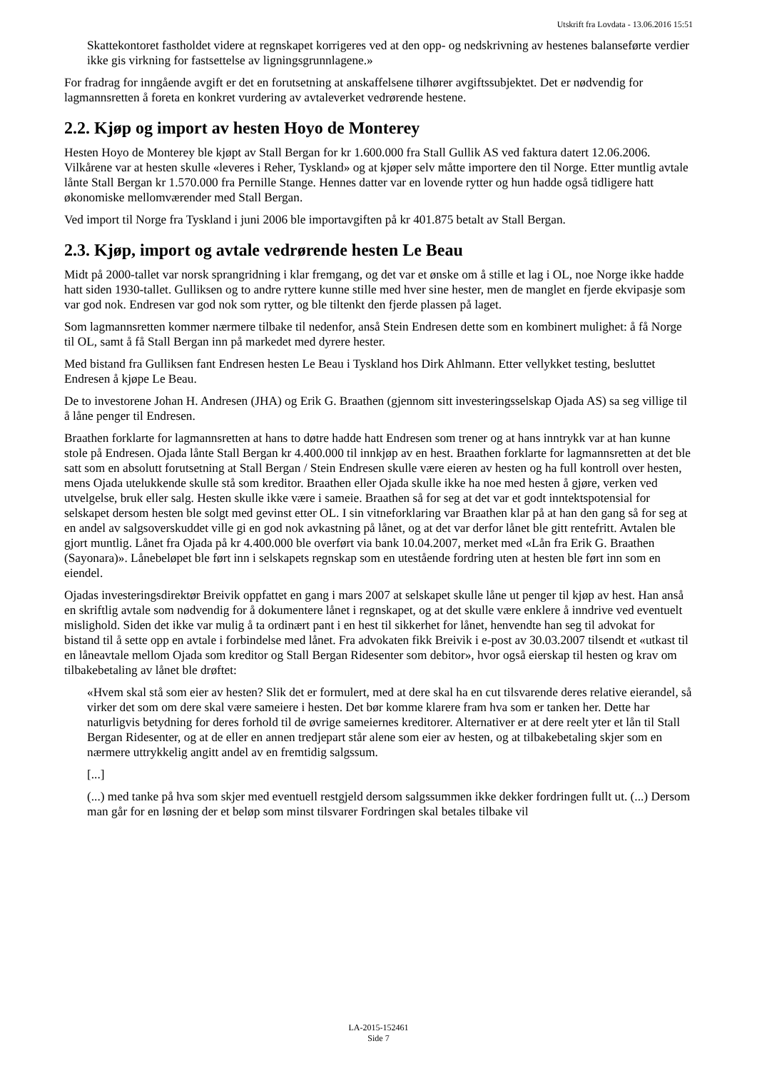Utskrift fra Lovdata - 13.06.2016 15:51
Skattekontoret fastholdet videre at regnskapet korrigeres ved at den opp- og nedskrivning av hestenes balanseførte verdier ikke gis virkning for fastsettelse av ligningsgrunnlagene.»
For fradrag for inngående avgift er det en forutsetning at anskaffelsene tilhører avgiftssubjektet. Det er nødvendig for lagmannsretten å foreta en konkret vurdering av avtaleverket vedrørende hestene.
2.2. Kjøp og import av hesten Hoyo de Monterey
Hesten Hoyo de Monterey ble kjøpt av Stall Bergan for kr 1.600.000 fra Stall Gullik AS ved faktura datert 12.06.2006. Vilkårene var at hesten skulle «leveres i Reher, Tyskland» og at kjøper selv måtte importere den til Norge. Etter muntlig avtale lånte Stall Bergan kr 1.570.000 fra Pernille Stange. Hennes datter var en lovende rytter og hun hadde også tidligere hatt økonomiske mellomværender med Stall Bergan.
Ved import til Norge fra Tyskland i juni 2006 ble importavgiften på kr 401.875 betalt av Stall Bergan.
2.3. Kjøp, import og avtale vedrørende hesten Le Beau
Midt på 2000-tallet var norsk sprangridning i klar fremgang, og det var et ønske om å stille et lag i OL, noe Norge ikke hadde hatt siden 1930-tallet. Gulliksen og to andre ryttere kunne stille med hver sine hester, men de manglet en fjerde ekvipasje som var god nok. Endresen var god nok som rytter, og ble tiltenkt den fjerde plassen på laget.
Som lagmannsretten kommer nærmere tilbake til nedenfor, anså Stein Endresen dette som en kombinert mulighet: å få Norge til OL, samt å få Stall Bergan inn på markedet med dyrere hester.
Med bistand fra Gulliksen fant Endresen hesten Le Beau i Tyskland hos Dirk Ahlmann. Etter vellykket testing, besluttet Endresen å kjøpe Le Beau.
De to investorene Johan H. Andresen (JHA) og Erik G. Braathen (gjennom sitt investeringsselskap Ojada AS) sa seg villige til å låne penger til Endresen.
Braathen forklarte for lagmannsretten at hans to døtre hadde hatt Endresen som trener og at hans inntrykk var at han kunne stole på Endresen. Ojada lånte Stall Bergan kr 4.400.000 til innkjøp av en hest. Braathen forklarte for lagmannsretten at det ble satt som en absolutt forutsetning at Stall Bergan / Stein Endresen skulle være eieren av hesten og ha full kontroll over hesten, mens Ojada utelukkende skulle stå som kreditor. Braathen eller Ojada skulle ikke ha noe med hesten å gjøre, verken ved utvelgelse, bruk eller salg. Hesten skulle ikke være i sameie. Braathen så for seg at det var et godt inntektspotensial for selskapet dersom hesten ble solgt med gevinst etter OL. I sin vitneforklaring var Braathen klar på at han den gang så for seg at en andel av salgsoverskuddet ville gi en god nok avkastning på lånet, og at det var derfor lånet ble gitt rentefritt. Avtalen ble gjort muntlig. Lånet fra Ojada på kr 4.400.000 ble overført via bank 10.04.2007, merket med «Lån fra Erik G. Braathen (Sayonara)». Lånebeløpet ble ført inn i selskapets regnskap som en utestående fordring uten at hesten ble ført inn som en eiendel.
Ojadas investeringsdirektør Breivik oppfattet en gang i mars 2007 at selskapet skulle låne ut penger til kjøp av hest. Han anså en skriftlig avtale som nødvendig for å dokumentere lånet i regnskapet, og at det skulle være enklere å inndrive ved eventuelt mislighold. Siden det ikke var mulig å ta ordinært pant i en hest til sikkerhet for lånet, henvendte han seg til advokat for bistand til å sette opp en avtale i forbindelse med lånet. Fra advokaten fikk Breivik i e-post av 30.03.2007 tilsendt et «utkast til en låneavtale mellom Ojada som kreditor og Stall Bergan Ridesenter som debitor», hvor også eierskap til hesten og krav om tilbakebetaling av lånet ble drøftet:
«Hvem skal stå som eier av hesten? Slik det er formulert, med at dere skal ha en cut tilsvarende deres relative eierandel, så virker det som om dere skal være sameiere i hesten. Det bør komme klarere fram hva som er tanken her. Dette har naturligvis betydning for deres forhold til de øvrige sameiernes kreditorer. Alternativer er at dere reelt yter et lån til Stall Bergan Ridesenter, og at de eller en annen tredjepart står alene som eier av hesten, og at tilbakebetaling skjer som en nærmere uttrykkelig angitt andel av en fremtidig salgssum.
[...]
(...) med tanke på hva som skjer med eventuell restgjeld dersom salgssummen ikke dekker fordringen fullt ut. (...) Dersom man går for en løsning der et beløp som minst tilsvarer Fordringen skal betales tilbake vil
LA-2015-152461
Side 7